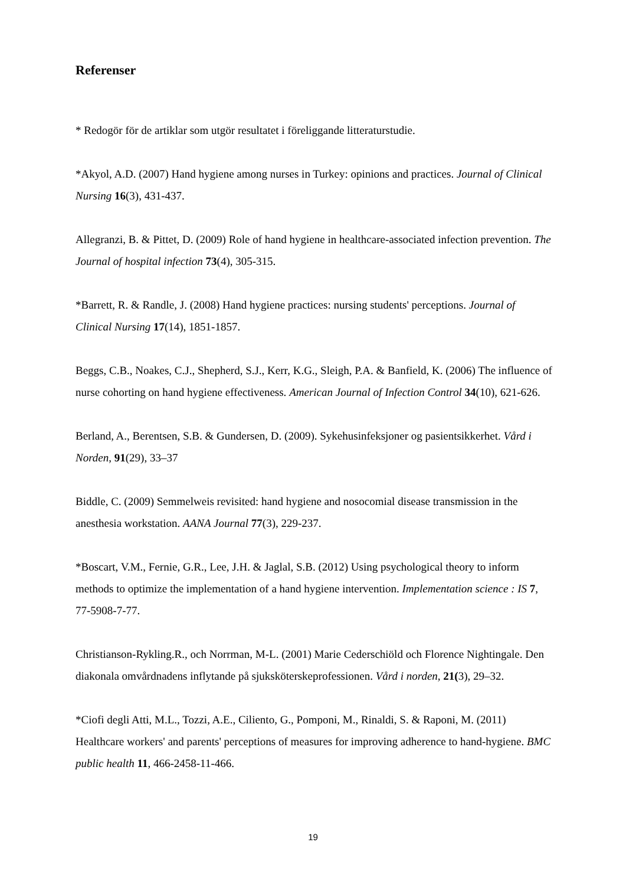Referenser
* Redogör för de artiklar som utgör resultatet i föreliggande litteraturstudie.
*Akyol, A.D. (2007) Hand hygiene among nurses in Turkey: opinions and practices. Journal of Clinical Nursing 16(3), 431-437.
Allegranzi, B. & Pittet, D. (2009) Role of hand hygiene in healthcare-associated infection prevention. The Journal of hospital infection 73(4), 305-315.
*Barrett, R. & Randle, J. (2008) Hand hygiene practices: nursing students' perceptions. Journal of Clinical Nursing 17(14), 1851-1857.
Beggs, C.B., Noakes, C.J., Shepherd, S.J., Kerr, K.G., Sleigh, P.A. & Banfield, K. (2006) The influence of nurse cohorting on hand hygiene effectiveness. American Journal of Infection Control 34(10), 621-626.
Berland, A., Berentsen, S.B. & Gundersen, D. (2009). Sykehusinfeksjoner og pasientsikkerhet. Vård i Norden, 91(29), 33–37
Biddle, C. (2009) Semmelweis revisited: hand hygiene and nosocomial disease transmission in the anesthesia workstation. AANA Journal 77(3), 229-237.
*Boscart, V.M., Fernie, G.R., Lee, J.H. & Jaglal, S.B. (2012) Using psychological theory to inform methods to optimize the implementation of a hand hygiene intervention. Implementation science : IS 7, 77-5908-7-77.
Christianson-Rykling.R., och Norrman, M-L. (2001) Marie Cederschiöld och Florence Nightingale. Den diakonala omvårdnadens inflytande på sjuksköterskeprofessionen. Vård i norden, 21(3), 29–32.
*Ciofi degli Atti, M.L., Tozzi, A.E., Ciliento, G., Pomponi, M., Rinaldi, S. & Raponi, M. (2011) Healthcare workers' and parents' perceptions of measures for improving adherence to hand-hygiene. BMC public health 11, 466-2458-11-466.
19